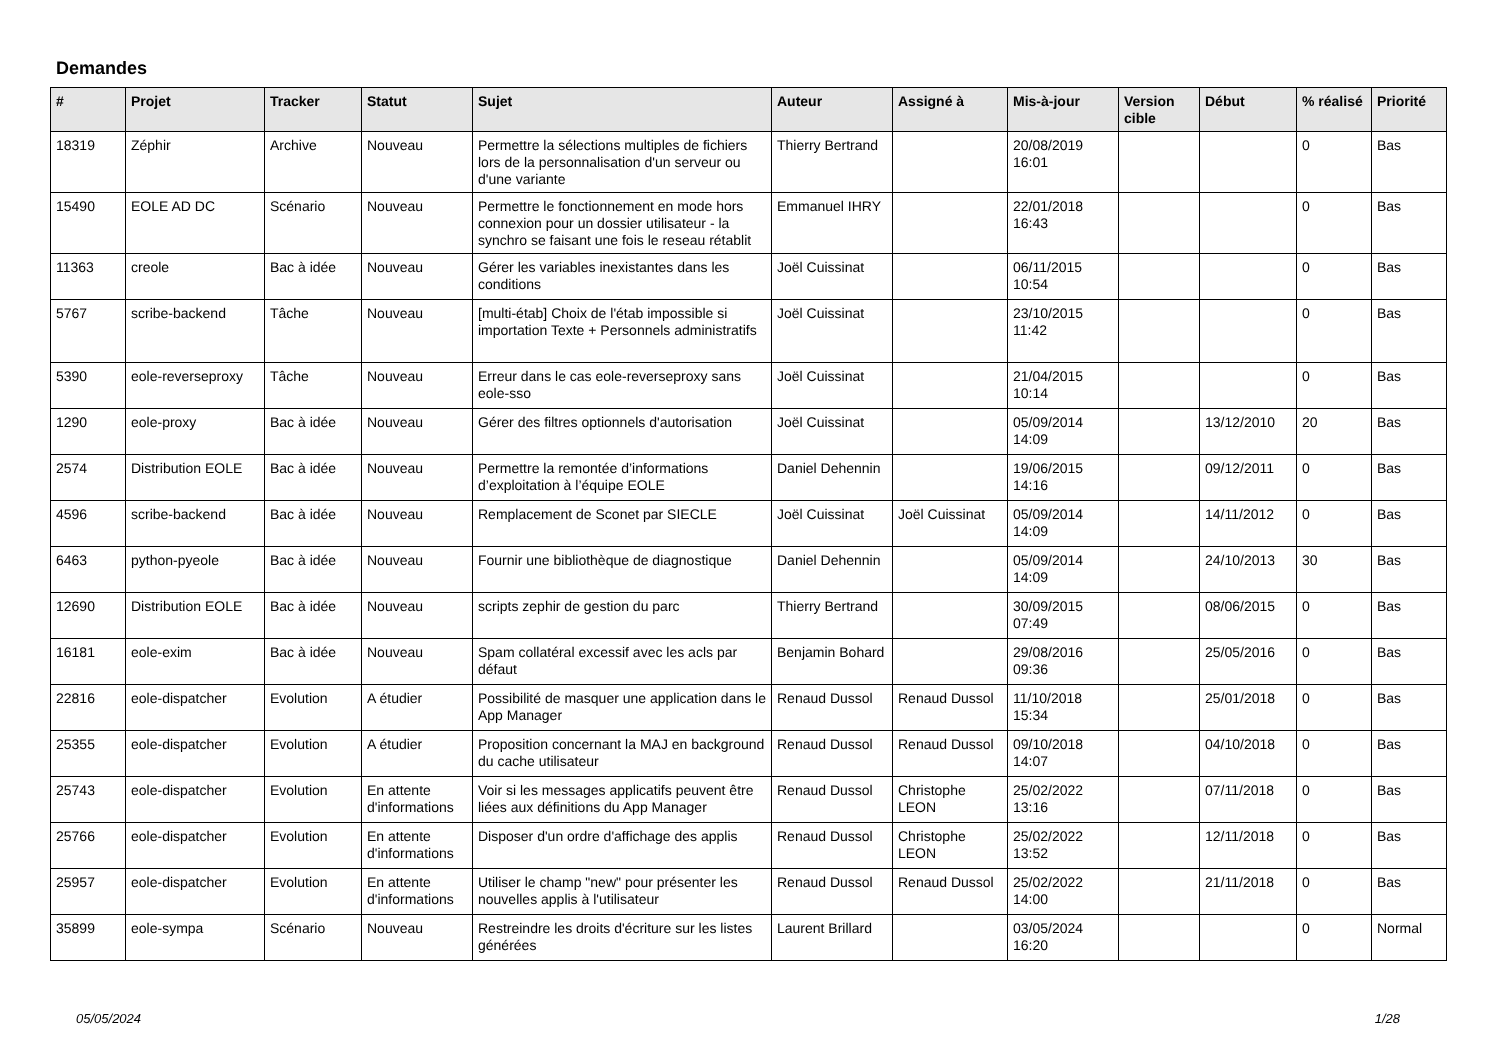Demandes
| # | Projet | Tracker | Statut | Sujet | Auteur | Assigné à | Mis-à-jour | Version cible | Début | % réalisé | Priorité |
| --- | --- | --- | --- | --- | --- | --- | --- | --- | --- | --- | --- |
| 18319 | Zéphir | Archive | Nouveau | Permettre la sélections multiples de fichiers lors de la personnalisation d'un serveur ou d'une variante | Thierry Bertrand | | 20/08/2019 16:01 | | | 0 | Bas |
| 15490 | EOLE AD DC | Scénario | Nouveau | Permettre le fonctionnement en mode hors connexion pour un dossier utilisateur - la synchro se faisant une fois le reseau rétablit | Emmanuel IHRY | | 22/01/2018 16:43 | | | 0 | Bas |
| 11363 | creole | Bac à idée | Nouveau | Gérer les variables inexistantes dans les conditions | Joël Cuissinat | | 06/11/2015 10:54 | | | 0 | Bas |
| 5767 | scribe-backend | Tâche | Nouveau | [multi-étab] Choix de l'étab impossible si importation Texte + Personnels administratifs | Joël Cuissinat | | 23/10/2015 11:42 | | | 0 | Bas |
| 5390 | eole-reverseproxy | Tâche | Nouveau | Erreur dans le cas eole-reverseproxy sans eole-sso | Joël Cuissinat | | 21/04/2015 10:14 | | | 0 | Bas |
| 1290 | eole-proxy | Bac à idée | Nouveau | Gérer des filtres optionnels d'autorisation | Joël Cuissinat | | 05/09/2014 14:09 | | 13/12/2010 | 20 | Bas |
| 2574 | Distribution EOLE | Bac à idée | Nouveau | Permettre la remontée d’informations d’exploitation à l’équipe EOLE | Daniel Dehennin | | 19/06/2015 14:16 | | 09/12/2011 | 0 | Bas |
| 4596 | scribe-backend | Bac à idée | Nouveau | Remplacement de Sconet par SIECLE | Joël Cuissinat | Joël Cuissinat | 05/09/2014 14:09 | | 14/11/2012 | 0 | Bas |
| 6463 | python-pyeole | Bac à idée | Nouveau | Fournir une bibliothèque de diagnostique | Daniel Dehennin | | 05/09/2014 14:09 | | 24/10/2013 | 30 | Bas |
| 12690 | Distribution EOLE | Bac à idée | Nouveau | scripts zephir de gestion du parc | Thierry Bertrand | | 30/09/2015 07:49 | | 08/06/2015 | 0 | Bas |
| 16181 | eole-exim | Bac à idée | Nouveau | Spam collatéral excessif avec les acls par défaut | Benjamin Bohard | | 29/08/2016 09:36 | | 25/05/2016 | 0 | Bas |
| 22816 | eole-dispatcher | Evolution | A étudier | Possibilité de masquer une application dans le App Manager | Renaud Dussol | Renaud Dussol | 11/10/2018 15:34 | | 25/01/2018 | 0 | Bas |
| 25355 | eole-dispatcher | Evolution | A étudier | Proposition concernant la MAJ en background du cache utilisateur | Renaud Dussol | Renaud Dussol | 09/10/2018 14:07 | | 04/10/2018 | 0 | Bas |
| 25743 | eole-dispatcher | Evolution | En attente d'informations | Voir si les messages applicatifs peuvent être liées aux définitions du App Manager | Renaud Dussol | Christophe LEON | 25/02/2022 13:16 | | 07/11/2018 | 0 | Bas |
| 25766 | eole-dispatcher | Evolution | En attente d'informations | Disposer d'un ordre d'affichage des applis | Renaud Dussol | Christophe LEON | 25/02/2022 13:52 | | 12/11/2018 | 0 | Bas |
| 25957 | eole-dispatcher | Evolution | En attente d'informations | Utiliser le champ "new" pour présenter les nouvelles applis à l'utilisateur | Renaud Dussol | Renaud Dussol | 25/02/2022 14:00 | | 21/11/2018 | 0 | Bas |
| 35899 | eole-sympa | Scénario | Nouveau | Restreindre les droits d'écriture sur les listes générées | Laurent Brillard | | 03/05/2024 16:20 | | | 0 | Normal |
05/05/2024 1/28